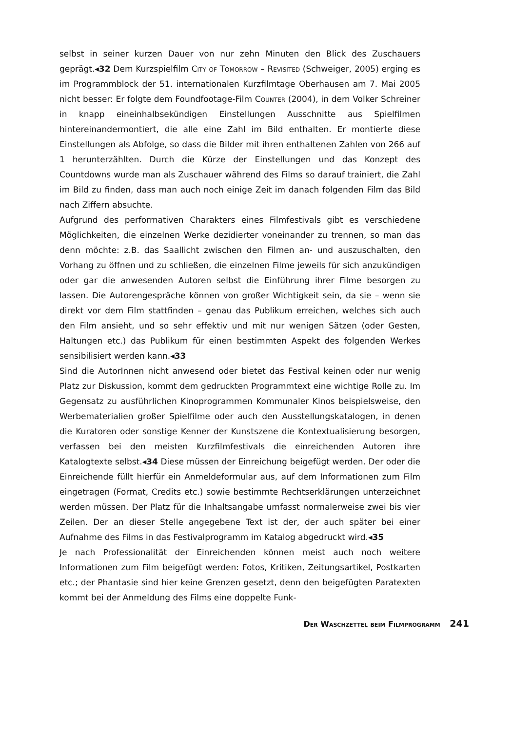selbst in seiner kurzen Dauer von nur zehn Minuten den Blick des Zuschauers geprägt.◂32 Dem Kurzspielfilm City of Tomorrow – Revisited (Schweiger, 2005) erging es im Programmblock der 51. internationalen Kurzfilmtage Oberhausen am 7. Mai 2005 nicht besser: Er folgte dem Foundfootage-Film Counter (2004), in dem Volker Schreiner in knapp eineinhalbsekündigen Einstellungen Ausschnitte aus Spielfilmen hintereinandermontiert, die alle eine Zahl im Bild enthalten. Er montierte diese Einstellungen als Abfolge, so dass die Bilder mit ihren enthaltenen Zahlen von 266 auf 1 herunterzählten. Durch die Kürze der Einstellungen und das Konzept des Countdowns wurde man als Zuschauer während des Films so darauf trainiert, die Zahl im Bild zu finden, dass man auch noch einige Zeit im danach folgenden Film das Bild nach Ziffern absuchte.
Aufgrund des performativen Charakters eines Filmfestivals gibt es verschiedene Möglichkeiten, die einzelnen Werke dezidierter voneinander zu trennen, so man das denn möchte: z.B. das Saallicht zwischen den Filmen an- und auszuschalten, den Vorhang zu öffnen und zu schließen, die einzelnen Filme jeweils für sich anzukündigen oder gar die anwesenden Autoren selbst die Einführung ihrer Filme besorgen zu lassen. Die Autorengespräche können von großer Wichtigkeit sein, da sie – wenn sie direkt vor dem Film stattfinden – genau das Publikum erreichen, welches sich auch den Film ansieht, und so sehr effektiv und mit nur wenigen Sätzen (oder Gesten, Haltungen etc.) das Publikum für einen bestimmten Aspekt des folgenden Werkes sensibilisiert werden kann.◂33
Sind die AutorInnen nicht anwesend oder bietet das Festival keinen oder nur wenig Platz zur Diskussion, kommt dem gedruckten Programmtext eine wichtige Rolle zu. Im Gegensatz zu ausführlichen Kinoprogrammen Kommunaler Kinos beispielsweise, den Werbematerialien großer Spielfilme oder auch den Ausstellungskatalogen, in denen die Kuratoren oder sonstige Kenner der Kunstszene die Kontextualisierung besorgen, verfassen bei den meisten Kurzfilmfestivals die einreichenden Autoren ihre Katalogtexte selbst.◂34 Diese müssen der Einreichung beigefügt werden. Der oder die Einreichende füllt hierfür ein Anmeldeformular aus, auf dem Informationen zum Film eingetragen (Format, Credits etc.) sowie bestimmte Rechtserklärungen unterzeichnet werden müssen. Der Platz für die Inhaltsangabe umfasst normalerweise zwei bis vier Zeilen. Der an dieser Stelle angegebene Text ist der, der auch später bei einer Aufnahme des Films in das Festivalprogramm im Katalog abgedruckt wird.◂35
Je nach Professionalität der Einreichenden können meist auch noch weitere Informationen zum Film beigefügt werden: Fotos, Kritiken, Zeitungsartikel, Postkarten etc.; der Phantasie sind hier keine Grenzen gesetzt, denn den beigefügten Paratexten kommt bei der Anmeldung des Films eine doppelte Funk-
Der Waschzettel beim Filmprogramm 241